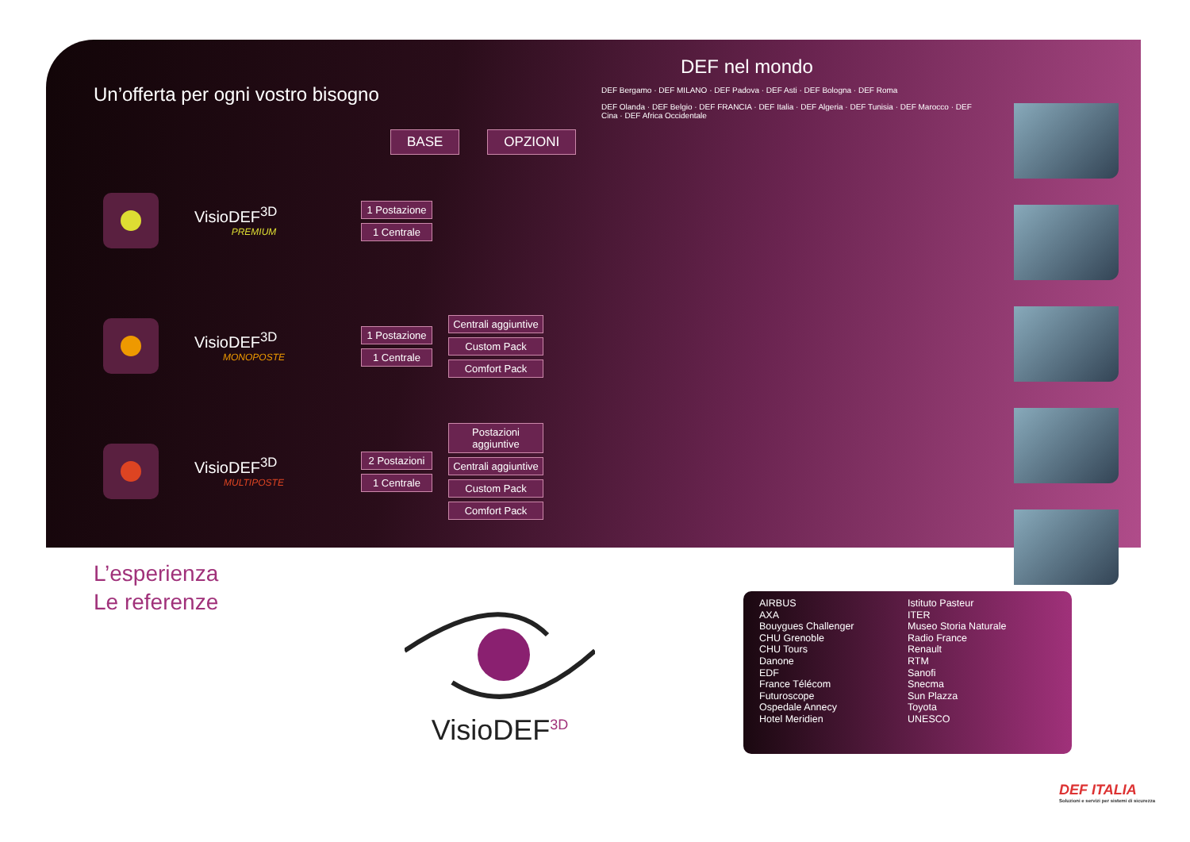Un’offerta per ogni vostro bisogno
BASE OPZIONI
VisioDEF<sup>3D</sup>
PREMIUM
1 Postazione
1 Centrale
VisioDEF<sup>3D</sup>
MONOPOSTE
1 Postazione
1 Centrale
Centrali aggiuntive
Custom Pack
Comfort Pack
VisioDEF<sup>3D</sup>
MULTIPOSTE
2 Postazioni
1 Centrale
Postazioni aggiuntive
Centrali aggiuntive
Custom Pack
Comfort Pack
DEF nel mondo
DEF Bergamo · DEF MILANO · DEF Padova · DEF Asti · DEF Bologna · DEF Roma
DEF Olanda · DEF Belgio · DEF FRANCIA · DEF Italia · DEF Algeria · DEF Tunisia · DEF Marocco · DEF Cina · DEF Africa Occidentale
L’esperienza
Le referenze
VisioDEF<sup>3D</sup>
AIRBUS
AXA
Bouygues Challenger
CHU Grenoble
CHU Tours
Danone
EDF
France Télécom
Futuroscope
Ospedale Annecy
Hotel Meridien
Istituto Pasteur
ITER
Museo Storia Naturale
Radio France
Renault
RTM
Sanofi
Snecma
Sun Plazza
Toyota
UNESCO
DEF ITALIA
Soluzioni e servizi per sistemi di sicurezza